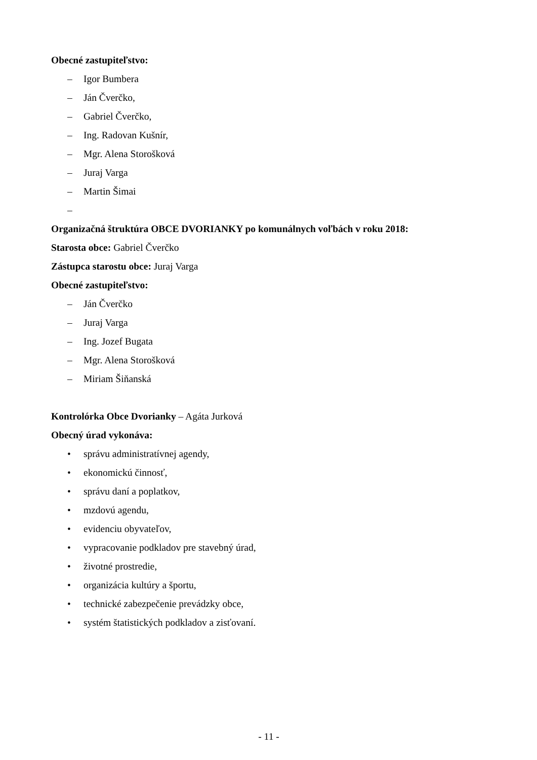Obecné zastupiteľstvo:
– Igor Bumbera
– Ján Čverčko,
– Gabriel Čverčko,
– Ing. Radovan Kušnír,
– Mgr. Alena Storošková
– Juraj Varga
– Martin Šimai
–
Organizačná štruktúra OBCE DVORIANKY po komunálnych voľbách v roku 2018:
Starosta obce: Gabriel Čverčko
Zástupca starostu obce: Juraj Varga
Obecné zastupiteľstvo:
– Ján Čverčko
– Juraj Varga
– Ing. Jozef Bugata
– Mgr. Alena Storošková
– Miriam Šiňanská
Kontrolórka Obce Dvorianky – Agáta Jurková
Obecný úrad vykonáva:
• správu administratívnej agendy,
• ekonomickú činnosť,
• správu daní a poplatkov,
• mzdovú agendu,
• evidenciu obyvateľov,
• vypracovanie podkladov pre stavebný úrad,
• životné prostredie,
• organizácia kultúry a športu,
• technické zabezpečenie prevádzky obce,
• systém štatistických podkladov a zisťovaní.
- 11 -